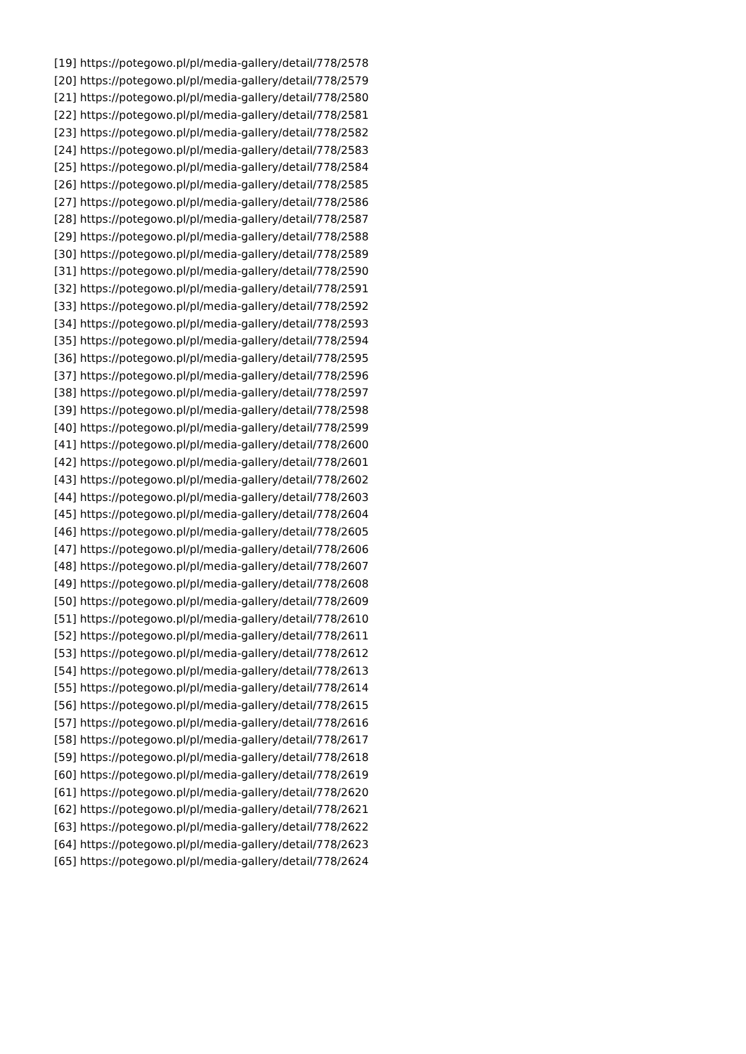[19] https://potegowo.pl/pl/media-gallery/detail/778/2578
[20] https://potegowo.pl/pl/media-gallery/detail/778/2579
[21] https://potegowo.pl/pl/media-gallery/detail/778/2580
[22] https://potegowo.pl/pl/media-gallery/detail/778/2581
[23] https://potegowo.pl/pl/media-gallery/detail/778/2582
[24] https://potegowo.pl/pl/media-gallery/detail/778/2583
[25] https://potegowo.pl/pl/media-gallery/detail/778/2584
[26] https://potegowo.pl/pl/media-gallery/detail/778/2585
[27] https://potegowo.pl/pl/media-gallery/detail/778/2586
[28] https://potegowo.pl/pl/media-gallery/detail/778/2587
[29] https://potegowo.pl/pl/media-gallery/detail/778/2588
[30] https://potegowo.pl/pl/media-gallery/detail/778/2589
[31] https://potegowo.pl/pl/media-gallery/detail/778/2590
[32] https://potegowo.pl/pl/media-gallery/detail/778/2591
[33] https://potegowo.pl/pl/media-gallery/detail/778/2592
[34] https://potegowo.pl/pl/media-gallery/detail/778/2593
[35] https://potegowo.pl/pl/media-gallery/detail/778/2594
[36] https://potegowo.pl/pl/media-gallery/detail/778/2595
[37] https://potegowo.pl/pl/media-gallery/detail/778/2596
[38] https://potegowo.pl/pl/media-gallery/detail/778/2597
[39] https://potegowo.pl/pl/media-gallery/detail/778/2598
[40] https://potegowo.pl/pl/media-gallery/detail/778/2599
[41] https://potegowo.pl/pl/media-gallery/detail/778/2600
[42] https://potegowo.pl/pl/media-gallery/detail/778/2601
[43] https://potegowo.pl/pl/media-gallery/detail/778/2602
[44] https://potegowo.pl/pl/media-gallery/detail/778/2603
[45] https://potegowo.pl/pl/media-gallery/detail/778/2604
[46] https://potegowo.pl/pl/media-gallery/detail/778/2605
[47] https://potegowo.pl/pl/media-gallery/detail/778/2606
[48] https://potegowo.pl/pl/media-gallery/detail/778/2607
[49] https://potegowo.pl/pl/media-gallery/detail/778/2608
[50] https://potegowo.pl/pl/media-gallery/detail/778/2609
[51] https://potegowo.pl/pl/media-gallery/detail/778/2610
[52] https://potegowo.pl/pl/media-gallery/detail/778/2611
[53] https://potegowo.pl/pl/media-gallery/detail/778/2612
[54] https://potegowo.pl/pl/media-gallery/detail/778/2613
[55] https://potegowo.pl/pl/media-gallery/detail/778/2614
[56] https://potegowo.pl/pl/media-gallery/detail/778/2615
[57] https://potegowo.pl/pl/media-gallery/detail/778/2616
[58] https://potegowo.pl/pl/media-gallery/detail/778/2617
[59] https://potegowo.pl/pl/media-gallery/detail/778/2618
[60] https://potegowo.pl/pl/media-gallery/detail/778/2619
[61] https://potegowo.pl/pl/media-gallery/detail/778/2620
[62] https://potegowo.pl/pl/media-gallery/detail/778/2621
[63] https://potegowo.pl/pl/media-gallery/detail/778/2622
[64] https://potegowo.pl/pl/media-gallery/detail/778/2623
[65] https://potegowo.pl/pl/media-gallery/detail/778/2624